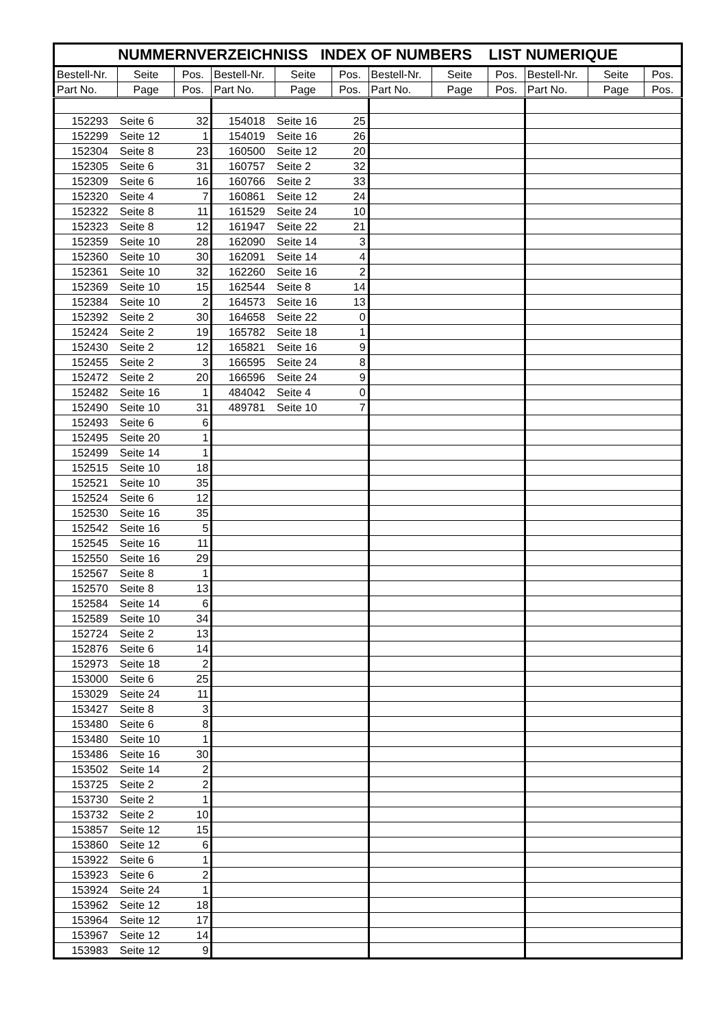| NUMMERNVERZEICHNISS INDEX OF NUMBERS LIST NUMERIQUE | | | | | | | | | | | |
| --- | --- | --- | --- | --- | --- | --- | --- | --- | --- | --- | --- |
| Bestell-Nr. | Seite | Pos. | Bestell-Nr. | Seite | Pos. | Bestell-Nr. | Seite | Pos. | Bestell-Nr. | Seite | Pos. |
| Part No. | Page | Pos. | Part No. | Page | Pos. | Part No. | Page | Pos. | Part No. | Page | Pos. |
| 152293 | Seite 6 | 32 | 154018 | Seite 16 | 25 | | | | | | |
| 152299 | Seite 12 | 1 | 154019 | Seite 16 | 26 | | | | | | |
| 152304 | Seite 8 | 23 | 160500 | Seite 12 | 20 | | | | | | |
| 152305 | Seite 6 | 31 | 160757 | Seite 2 | 32 | | | | | | |
| 152309 | Seite 6 | 16 | 160766 | Seite 2 | 33 | | | | | | |
| 152320 | Seite 4 | 7 | 160861 | Seite 12 | 24 | | | | | | |
| 152322 | Seite 8 | 11 | 161529 | Seite 24 | 10 | | | | | | |
| 152323 | Seite 8 | 12 | 161947 | Seite 22 | 21 | | | | | | |
| 152359 | Seite 10 | 28 | 162090 | Seite 14 | 3 | | | | | | |
| 152360 | Seite 10 | 30 | 162091 | Seite 14 | 4 | | | | | | |
| 152361 | Seite 10 | 32 | 162260 | Seite 16 | 2 | | | | | | |
| 152369 | Seite 10 | 15 | 162544 | Seite 8 | 14 | | | | | | |
| 152384 | Seite 10 | 2 | 164573 | Seite 16 | 13 | | | | | | |
| 152392 | Seite 2 | 30 | 164658 | Seite 22 | 0 | | | | | | |
| 152424 | Seite 2 | 19 | 165782 | Seite 18 | 1 | | | | | | |
| 152430 | Seite 2 | 12 | 165821 | Seite 16 | 9 | | | | | | |
| 152455 | Seite 2 | 3 | 166595 | Seite 24 | 8 | | | | | | |
| 152472 | Seite 2 | 20 | 166596 | Seite 24 | 9 | | | | | | |
| 152482 | Seite 16 | 1 | 484042 | Seite 4 | 0 | | | | | | |
| 152490 | Seite 10 | 31 | 489781 | Seite 10 | 7 | | | | | | |
| 152493 | Seite 6 | 6 | | | | | | | | | |
| 152495 | Seite 20 | 1 | | | | | | | | | |
| 152499 | Seite 14 | 1 | | | | | | | | | |
| 152515 | Seite 10 | 18 | | | | | | | | | |
| 152521 | Seite 10 | 35 | | | | | | | | | |
| 152524 | Seite 6 | 12 | | | | | | | | | |
| 152530 | Seite 16 | 35 | | | | | | | | | |
| 152542 | Seite 16 | 5 | | | | | | | | | |
| 152545 | Seite 16 | 11 | | | | | | | | | |
| 152550 | Seite 16 | 29 | | | | | | | | | |
| 152567 | Seite 8 | 1 | | | | | | | | | |
| 152570 | Seite 8 | 13 | | | | | | | | | |
| 152584 | Seite 14 | 6 | | | | | | | | | |
| 152589 | Seite 10 | 34 | | | | | | | | | |
| 152724 | Seite 2 | 13 | | | | | | | | | |
| 152876 | Seite 6 | 14 | | | | | | | | | |
| 152973 | Seite 18 | 2 | | | | | | | | | |
| 153000 | Seite 6 | 25 | | | | | | | | | |
| 153029 | Seite 24 | 11 | | | | | | | | | |
| 153427 | Seite 8 | 3 | | | | | | | | | |
| 153480 | Seite 6 | 8 | | | | | | | | | |
| 153480 | Seite 10 | 1 | | | | | | | | | |
| 153486 | Seite 16 | 30 | | | | | | | | | |
| 153502 | Seite 14 | 2 | | | | | | | | | |
| 153725 | Seite 2 | 2 | | | | | | | | | |
| 153730 | Seite 2 | 1 | | | | | | | | | |
| 153732 | Seite 2 | 10 | | | | | | | | | |
| 153857 | Seite 12 | 15 | | | | | | | | | |
| 153860 | Seite 12 | 6 | | | | | | | | | |
| 153922 | Seite 6 | 1 | | | | | | | | | |
| 153923 | Seite 6 | 2 | | | | | | | | | |
| 153924 | Seite 24 | 1 | | | | | | | | | |
| 153962 | Seite 12 | 18 | | | | | | | | | |
| 153964 | Seite 12 | 17 | | | | | | | | | |
| 153967 | Seite 12 | 14 | | | | | | | | | |
| 153983 | Seite 12 | 9 | | | | | | | | | |